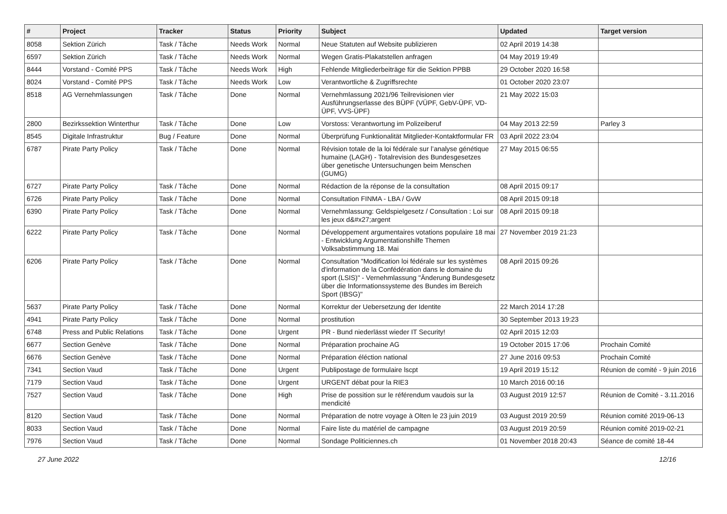| # | Project | Tracker | Status | Priority | Subject | Updated | Target version |
| --- | --- | --- | --- | --- | --- | --- | --- |
| 8058 | Sektion Zürich | Task / Tâche | Needs Work | Normal | Neue Statuten auf Website publizieren | 02 April 2019 14:38 | |
| 6597 | Sektion Zürich | Task / Tâche | Needs Work | Normal | Wegen Gratis-Plakatstellen anfragen | 04 May 2019 19:49 | |
| 8444 | Vorstand - Comité PPS | Task / Tâche | Needs Work | High | Fehlende Mitgliederbeiträge für die Sektion PPBB | 29 October 2020 16:58 | |
| 8024 | Vorstand - Comité PPS | Task / Tâche | Needs Work | Low | Verantwortliche & Zugriffsrechte | 01 October 2020 23:07 | |
| 8518 | AG Vernehmlassungen | Task / Tâche | Done | Normal | Vernehmlassung 2021/96 Teilrevisionen vier Ausführungserlasse des BÜPF (VÜPF, GebV-ÜPF, VD-ÜPF, VVS-ÜPF) | 21 May 2022 15:03 | |
| 2800 | Bezirkssektion Winterthur | Task / Tâche | Done | Low | Vorstoss: Verantwortung im Polizeiberuf | 04 May 2013 22:59 | Parley 3 |
| 8545 | Digitale Infrastruktur | Bug / Feature | Done | Normal | Überprüfung Funktionalität Mitglieder-Kontaktformular FR | 03 April 2022 23:04 | |
| 6787 | Pirate Party Policy | Task / Tâche | Done | Normal | Révision totale de la loi fédérale sur l’analyse génétique humaine (LAGH) - Totalrevision des Bundesgesetzes über genetische Untersuchungen beim Menschen (GUMG) | 27 May 2015 06:55 | |
| 6727 | Pirate Party Policy | Task / Tâche | Done | Normal | Rédaction de la réponse de la consultation | 08 April 2015 09:17 | |
| 6726 | Pirate Party Policy | Task / Tâche | Done | Normal | Consultation FINMA - LBA / GvW | 08 April 2015 09:18 | |
| 6390 | Pirate Party Policy | Task / Tâche | Done | Normal | Vernehmlassung: Geldspielgesetz / Consultation : Loi sur les jeux d&#x27;argent | 08 April 2015 09:18 | |
| 6222 | Pirate Party Policy | Task / Tâche | Done | Normal | Développement argumentaires votations populaire 18 mai - Entwicklung Argumentationshilfe Themen Volksabstimmung 18. Mai | 27 November 2019 21:23 | |
| 6206 | Pirate Party Policy | Task / Tâche | Done | Normal | Consultation "Modification loi fédérale sur les systèmes d'information de la Confédération dans le domaine du sport (LSIS)" - Vernehmlassung "Änderung Bundesgesetz über die Informationssysteme des Bundes im Bereich Sport (IBSG)" | 08 April 2015 09:26 | |
| 5637 | Pirate Party Policy | Task / Tâche | Done | Normal | Korrektur der Uebersetzung der Identite | 22 March 2014 17:28 | |
| 4941 | Pirate Party Policy | Task / Tâche | Done | Normal | prostitution | 30 September 2013 19:23 | |
| 6748 | Press and Public Relations | Task / Tâche | Done | Urgent | PR - Bund niederlässt wieder IT Security! | 02 April 2015 12:03 | |
| 6677 | Section Genève | Task / Tâche | Done | Normal | Préparation prochaine AG | 19 October 2015 17:06 | Prochain Comité |
| 6676 | Section Genève | Task / Tâche | Done | Normal | Préparation éléction national | 27 June 2016 09:53 | Prochain Comité |
| 7341 | Section Vaud | Task / Tâche | Done | Urgent | Publipostage de formulaire lscpt | 19 April 2019 15:12 | Réunion de comité - 9 juin 2016 |
| 7179 | Section Vaud | Task / Tâche | Done | Urgent | URGENT débat pour la RIE3 | 10 March 2016 00:16 | |
| 7527 | Section Vaud | Task / Tâche | Done | High | Prise de possition sur le référendum vaudois sur la mendicité | 03 August 2019 12:57 | Réunion de Comité - 3.11.2016 |
| 8120 | Section Vaud | Task / Tâche | Done | Normal | Préparation de notre voyage à Olten le 23 juin 2019 | 03 August 2019 20:59 | Réunion comité 2019-06-13 |
| 8033 | Section Vaud | Task / Tâche | Done | Normal | Faire liste du matériel de campagne | 03 August 2019 20:59 | Réunion comité 2019-02-21 |
| 7976 | Section Vaud | Task / Tâche | Done | Normal | Sondage Politiciennes.ch | 01 November 2018 20:43 | Séance de comité 18-44 |
27 June 2022 12/16